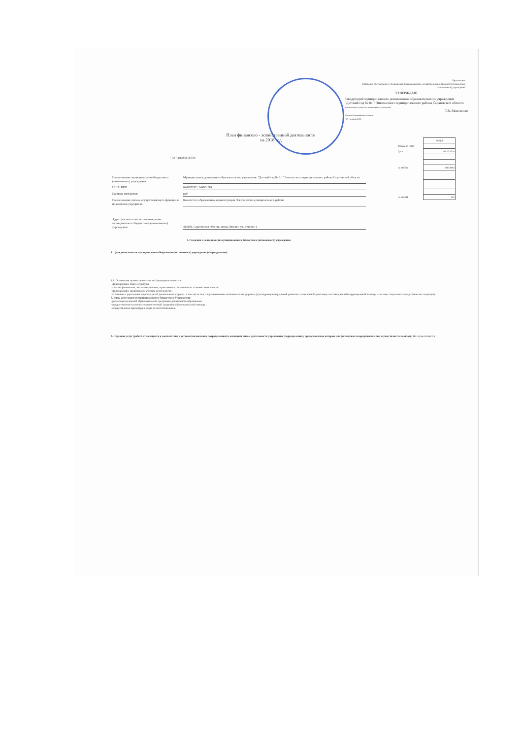Приложение
К Порядку составления и утверждения плана финансово-хозяйственной деятельности бюджетных (автономных) учреждений
УТВЕРЖДАЮ
Заведующий муниципального дошкольного образовательного учреждения "Детский сад № 81 " Энгельсского муниципального района Саратовской области
(наименование должности, наименование учреждения)
Т.В. Моисеенко
(подпись) (расшифровка подписи)
" 03 " декабря 2018г.
План финансово - хозяйственной деятельности
на 2018 год
| | КОДЫ |
| Форма по КФД | |
| Дата | 03.12.2018 |
| по ОКПО | 26818884 |
| по ОКЕИ | 383 |
" 03 " декабря 2018г.
| Наименование муниципального бюджетного (автономного) учреждения | Муниципальное дошкольное образовательное учреждение "Детский сад № 81 " Энгельсского муниципального района Саратовской области |
| ИНН / КПП | 644907297 / 644901001 |
| Единица измерения: | руб |
| Наименование органа, осуществляющего функции и полномочия учредителя | Комитет по образованию администрации Энгельсского муниципального района |
| Адрес фактического местонахождения муниципального бюджетного (автономного) учреждения | 413101, Саратовская область, город Энгельс, ул. Энгельс-1 |
I. Сведения о деятельности муниципального бюджетного (автономного) учреждения
1. Цели деятельности муниципального бюджетного(автономного) учреждения (подразделения):
1.1. Основными целями деятельности Учреждения являются:
- формирование общей культуры;
развитие физических, интеллектуальных, нравственных, эстетических и личностных качеств;
- формирование предпосылок учебной деятельности;
сохранение и укрепление здоровья детей дошкольного возраста, в том числе лиц с ограниченными возможностями здоровья, )для коррекции нарушений развития и социальной адаптации, оказания ранней коррекционной помощи на основе специальных педагогических подходов).
2. Виды деятельности муниципального бюджетного Учреждения:
- реализация основной образовательной программы дошкольного образования;
- предоставление психолого-педагогической, медицинской о социальной помощи;
- осуществление присмотра и ухода за воспитанниками.
3. Перечень услуг (работ), относящихся в соответствии с уставом (положением подразделения) к основным видам деятельности учреждения (подразделения), предоставление которых для физических и юридических лиц осуществляется за плату: Не осуществляется